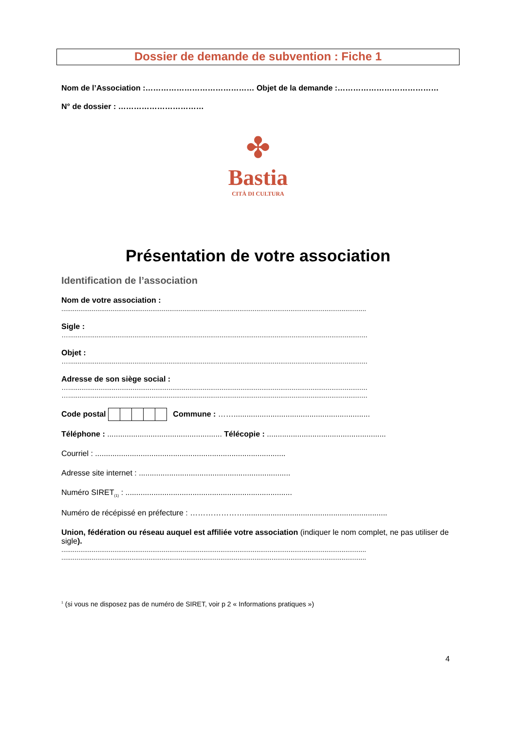Dossier de demande de subvention : Fiche 1
Nom de l’Association :…………………………………… Objet de la demande :…………………………………
N° de dossier : ……………………………
✤
Bastia
CITÀ DI CULTURA
Présentation de votre association
Identification de l’association
Nom de votre association :
.................................................................................................................................................................
Sigle :
…..............................................................................................................................................................
Objet :
…..............................................................................................................................................................
Adresse de son siège social :
…..............................................................................................................................................................
…..............................................................................................................................................................
Code postal Commune : ……...............................................................
Téléphone : ..................................................... Télécopie : .......................................................
Courriel : ........................................................................................
Adresse site internet : ......................................................................
Numéro SIRET<sub>(1)</sub> : .............................................................................
Numéro de récépissé en préfecture : …………………..................................................................
Union, fédération ou réseau auquel est affiliée votre association (indiquer le nom complet, ne pas utiliser de sigle).
.................................................................................................................................................................
.................................................................................................................................................................
<sup>1</sup> (si vous ne disposez pas de numéro de SIRET, voir p 2 « Informations pratiques »)
4